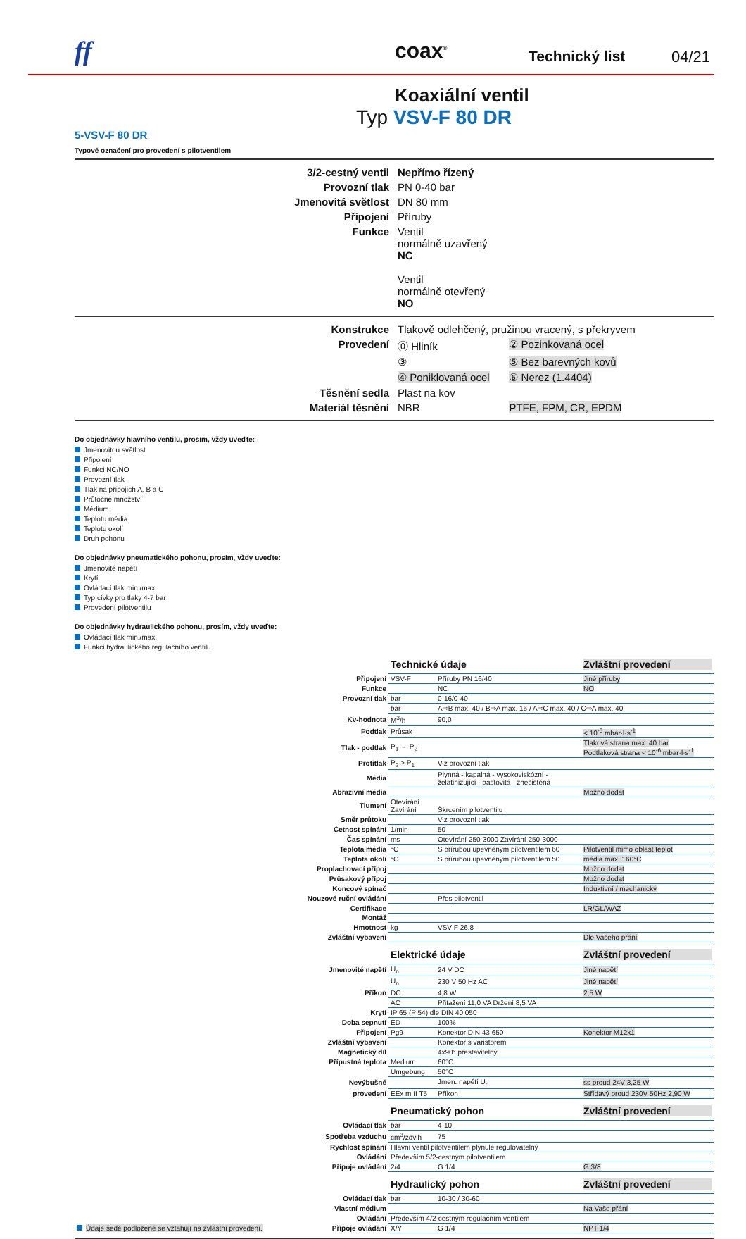ff coax<sup>®</sup> Technický list 04/21
Koaxiální ventil
Typ VSV-F 80 DR
5-VSV-F 80 DR
Typové označení pro provedení s pilotventilem
| 3/2-cestný ventil | Nepřímo řízený |
| Provozní tlak | PN 0-40 bar |
| Jmenovitá světlost | DN 80 mm |
| Připojení | Příruby |
| Funkce | Ventil normálně uzavřený NC Ventil normálně otevřený NO |
| Konstrukce | Tlakově odlehčený, pružinou vracený, s překryvem | |
| Provedení | ⓪ Hliník | ② Pozinkovaná ocel |
| | ③ | ⑤ Bez barevných kovů |
| | ④ Poniklovaná ocel | ⑥ Nerez (1.4404) |
| Těsnění sedla | Plast na kov | |
| Materiál těsnění | NBR | PTFE, FPM, CR, EPDM |
Do objednávky hlavního ventilu, prosím, vždy uveďte:
Jmenovitou světlost
Připojení
Funkci NC/NO
Provozní tlak
Tlak na přípojích A, B a C
Průtočné množství
Médium
Teplotu média
Teplotu okolí
Druh pohonu
Do objednávky pneumatického pohonu, prosím, vždy uveďte:
Jmenovité napětí
Krytí
Ovládací tlak min./max.
Typ cívky pro tlaky 4-7 bar
Provedení pilotventilu
Do objednávky hydraulického pohonu, prosím, vždy uveďte:
Ovládací tlak min./max.
Funkci hydraulického regulačního ventilu
| | Technické údaje | | Zvláštní provedení |
| Připojení | VSV-F | Příruby PN 16/40 | Jiné příruby |
| Funkce | | NC | NO |
| Provozní tlak | bar | 0-16/0-40 | |
| | bar | A⇨B max. 40 / B⇨A max. 16 / A⇨C max. 40 / C⇨A max. 40 | |
| Kv-hodnota | M<sup>3</sup>/h | 90,0 | |
| Podtlak | Průsak | | < 10<sup>-6</sup> mbar·l·s<sup>-1</sup> |
| Tlak - podtlak | P<sub>1</sub> ⇔ P<sub>2</sub> | | Tlaková strana max. 40 bar Podtlaková strana < 10<sup>-6</sup> mbar·l·s<sup>-1</sup> |
| Protitlak | P<sub>2</sub> > P<sub>1</sub> | Viz provozní tlak | |
| Média | | Plynná - kapalná - vysokoviskózní - želatinizující - pastovitá - znečištěná | |
| Abrazivní média | | | Možno dodat |
| Tlumení | Otevírání Zavírání | Škrcením pilotventilu | |
| Směr průtoku | | Viz provozní tlak | |
| Četnost spínání | 1/min | 50 | |
| Čas spínání | ms | Otevírání 250-3000 Zavírání 250-3000 | |
| Teplota média | °C | S přírubou upevněným pilotventilem 60 | Pilotventil mimo oblast teplot |
| Teplota okolí | °C | S přírubou upevněným pilotventilem 50 | média max. 160°C |
| Proplachovací přípoj | | | Možno dodat |
| Průsakový přípoj | | | Možno dodat |
| Koncový spínač | | | Induktivní / mechanický |
| Nouzové ruční ovládání | | Přes pilotventil | |
| Certifikace | | | LR/GL/WAZ |
| Montáž | | | |
| Hmotnost | kg | VSV-F 26,8 | |
| Zvláštní vybavení | | | Dle Vašeho přání |
| | Elektrické údaje | | Zvláštní provedení |
| Jmenovité napětí | U<sub>n</sub> | 24 V DC | Jiné napětí |
| | U<sub>n</sub> | 230 V 50 Hz AC | Jiné napětí |
| Příkon | DC | 4,8 W | 2,5 W |
| | AC | Přitažení 11,0 VA Držení 8,5 VA | |
| Krytí | IP 65 (P 54) dle DIN 40 050 | | |
| Doba sepnutí | ED | 100% | |
| Připojení | Pg9 | Konektor DIN 43 650 | Konektor M12x1 |
| Zvláštní vybavení | | Konektor s varistorem | |
| Magnetický díl | | 4x90° přestavitelný | |
| Přípustná teplota | Medium | 60°C | |
| | Umgebung | 50°C | |
| Nevýbušné | | Jmen. napětí U<sub>n</sub> | ss proud 24V 3,25 W |
| provedení | EEx m II T5 | Příkon | Střídavý proud 230V 50Hz 2,90 W |
| | Pneumatický pohon | | Zvláštní provedení |
| Ovládací tlak | bar | 4-10 | |
| Spotřeba vzduchu | cm<sup>3</sup>/zdvih | 75 | |
| Rychlost spínání | Hlavní ventil pilotventilem plynule regulovatelný | | |
| Ovládání | Především 5/2-cestným pilotventilem | | |
| Přípoje ovládání | 2/4 | G 1/4 | G 3/8 |
| | Hydraulický pohon | | Zvláštní provedení |
| Ovládací tlak | bar | 10-30 / 30-60 | |
| Vlastní médium | | | Na Vaše přání |
| Ovládání | Především 4/2-cestným regulačním ventilem | | |
| Údaje šedě podložené se vztahují na zvláštní provedení. Přípoje ovládání | X/Y | G 1/4 | NPT 1/4 |